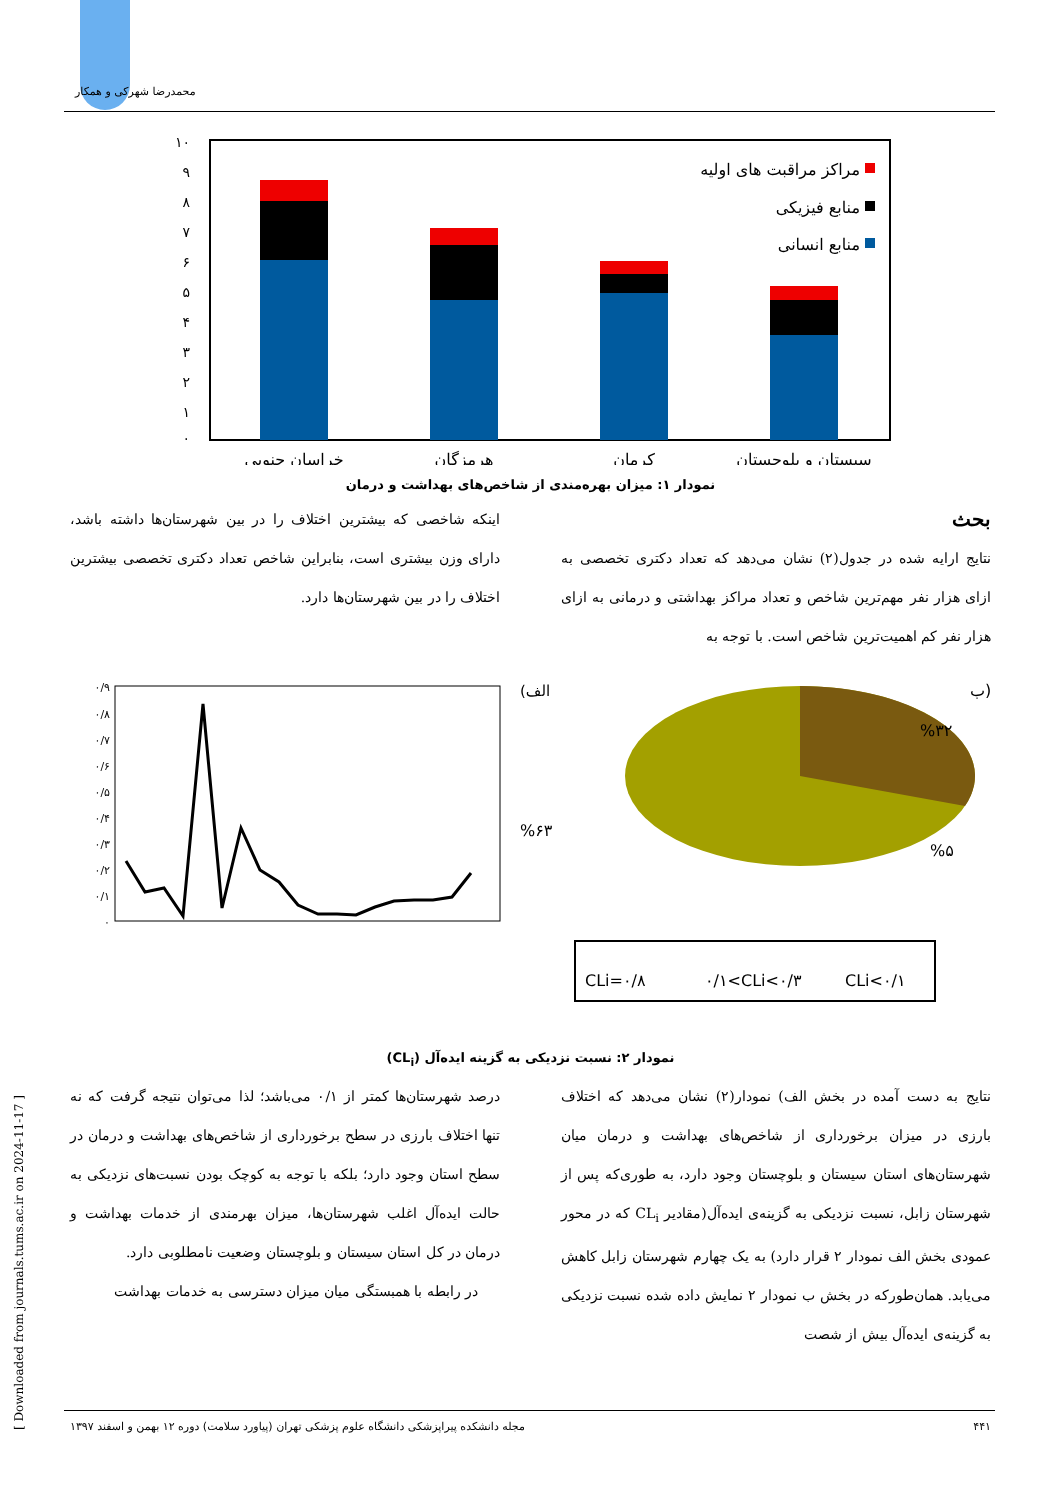محمدرضا شهرکی و همکار
[ Downloaded from journals.tums.ac.ir on 2024-11-17 ]
۱۰
۹
۸
۷
۶
۵
۴
۳
۲
۱
۰
مراکز مراقبت های اولیه
منابع فیزیکی
منابع انسانی
خراسان جنوبی
هرمزگان
کرمان
سیستان و بلوچستان
نمودار ۱: میزان بهره‌مندی از شاخص‌های بهداشت و درمان
بحث
نتایج ارایه شده در جدول(۲) نشان می‌دهد که تعداد دکتری تخصصی به ازای هزار نفر مهم‌ترین شاخص و تعداد مراکز بهداشتی و درمانی به ازای هزار نفر کم اهمیت‌ترین شاخص است. با توجه به
اینکه شاخصی که بیشترین اختلاف را در بین شهرستان‌ها داشته باشد، دارای وزن بیشتری است، بنابراین شاخص تعداد دکتری تخصصی بیشترین اختلاف را در بین شهرستان‌ها دارد.
۰/۹
۰/۸
۰/۷
۰/۶
۰/۵
۰/۴
۰/۳
۰/۲
۰/۱
۰
(الف
ب)
%۳۲
%۵
%۶۳
CLi=۰/۸
۰/۱<CLi<۰/۳
CLi<۰/۱
نمودار ۲: نسبت نزدیکی به گزینه ایده‌آل (CL<sub>i</sub>)
نتایج به دست آمده در بخش الف) نمودار(۲) نشان می‌دهد که اختلاف بارزی در میزان برخورداری از شاخص‌های بهداشت و درمان میان شهرستان‌های استان سیستان و بلوچستان وجود دارد، به طوری‌که پس از شهرستان زابل، نسبت نزدیکی به گزینه‌ی ایده‌آل(مقادیر CL<sub>i</sub> که در محور عمودی بخش الف نمودار ۲ قرار دارد) به یک چهارم شهرستان زابل کاهش می‌یابد. همان‌طورکه در بخش ب نمودار ۲ نمایش داده شده نسبت نزدیکی به گزینه‌ی ایده‌آل بیش از شصت
درصد شهرستان‌ها کمتر از ۰/۱ می‌باشد؛ لذا می‌توان نتیجه گرفت که نه تنها اختلاف بارزی در سطح برخورداری از شاخص‌های بهداشت و درمان در سطح استان وجود دارد؛ بلکه با توجه به کوچک بودن نسبت‌های نزدیکی به حالت ایده‌آل اغلب شهرستان‌ها، میزان بهرمندی از خدمات بهداشت و درمان در کل استان سیستان و بلوچستان وضعیت نامطلوبی دارد.
در رابطه با همبستگی میان میزان دسترسی به خدمات بهداشت
۴۴۱ مجله دانشکده پیراپزشکی دانشگاه علوم پزشکی تهران (پیاورد سلامت) دوره ۱۲ بهمن و اسفند ۱۳۹۷